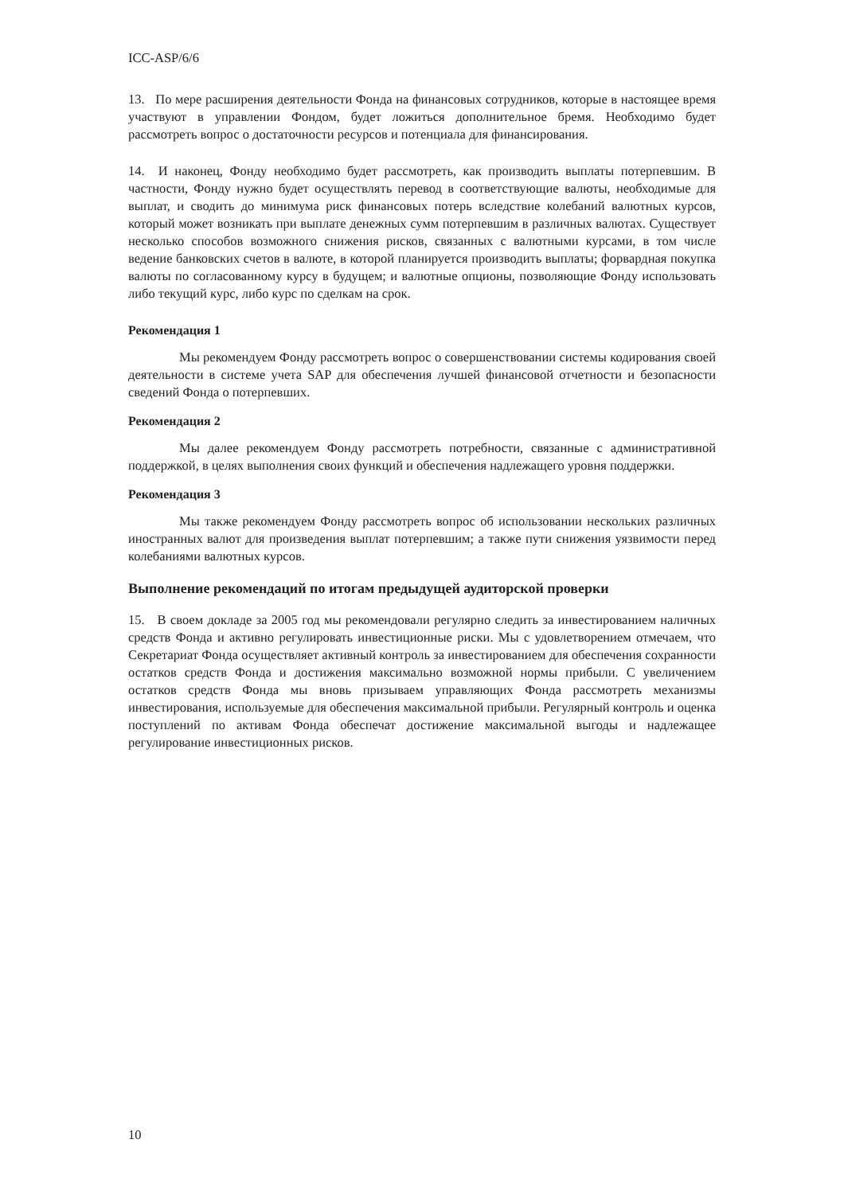ICC-ASP/6/6
13. По мере расширения деятельности Фонда на финансовых сотрудников, которые в настоящее время участвуют в управлении Фондом, будет ложиться дополнительное бремя. Необходимо будет рассмотреть вопрос о достаточности ресурсов и потенциала для финансирования.
14. И наконец, Фонду необходимо будет рассмотреть, как производить выплаты потерпевшим. В частности, Фонду нужно будет осуществлять перевод в соответствующие валюты, необходимые для выплат, и сводить до минимума риск финансовых потерь вследствие колебаний валютных курсов, который может возникать при выплате денежных сумм потерпевшим в различных валютах. Существует несколько способов возможного снижения рисков, связанных с валютными курсами, в том числе ведение банковских счетов в валюте, в которой планируется производить выплаты; форвардная покупка валюты по согласованному курсу в будущем; и валютные опционы, позволяющие Фонду использовать либо текущий курс, либо курс по сделкам на срок.
Рекомендация 1
Мы рекомендуем Фонду рассмотреть вопрос о совершенствовании системы кодирования своей деятельности в системе учета SAP для обеспечения лучшей финансовой отчетности и безопасности сведений Фонда о потерпевших.
Рекомендация 2
Мы далее рекомендуем Фонду рассмотреть потребности, связанные с административной поддержкой, в целях выполнения своих функций и обеспечения надлежащего уровня поддержки.
Рекомендация 3
Мы также рекомендуем Фонду рассмотреть вопрос об использовании нескольких различных иностранных валют для произведения выплат потерпевшим; а также пути снижения уязвимости перед колебаниями валютных курсов.
Выполнение рекомендаций по итогам предыдущей аудиторской проверки
15. В своем докладе за 2005 год мы рекомендовали регулярно следить за инвестированием наличных средств Фонда и активно регулировать инвестиционные риски. Мы с удовлетворением отмечаем, что Секретариат Фонда осуществляет активный контроль за инвестированием для обеспечения сохранности остатков средств Фонда и достижения максимально возможной нормы прибыли. С увеличением остатков средств Фонда мы вновь призываем управляющих Фонда рассмотреть механизмы инвестирования, используемые для обеспечения максимальной прибыли. Регулярный контроль и оценка поступлений по активам Фонда обеспечат достижение максимальной выгоды и надлежащее регулирование инвестиционных рисков.
10